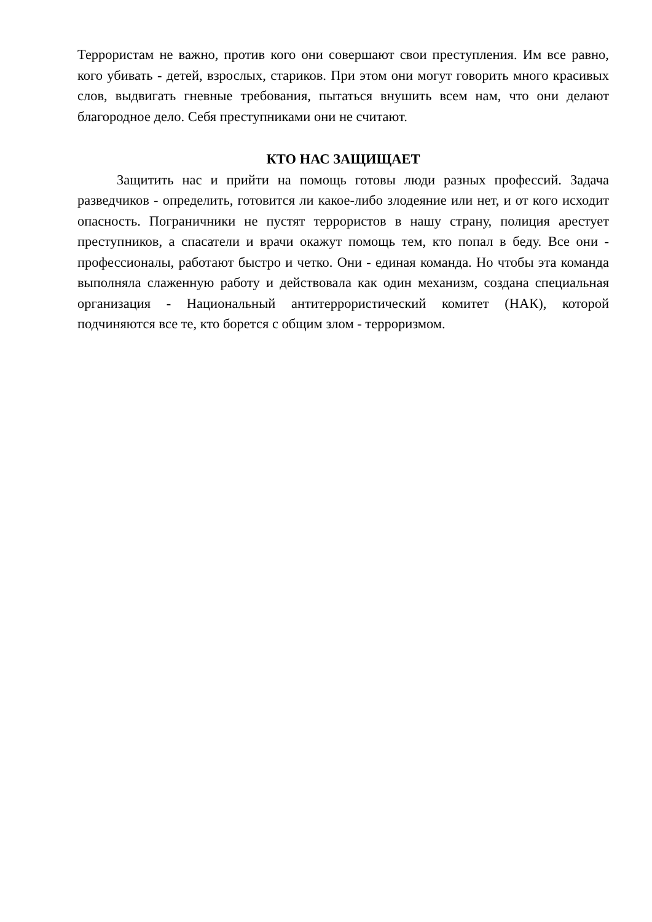Террористам не важно, против кого они совершают свои преступления. Им все равно, кого убивать - детей, взрослых, стариков. При этом они могут говорить много красивых слов, выдвигать гневные требования, пытаться внушить всем нам, что они делают благородное дело. Себя преступниками они не считают.
КТО НАС ЗАЩИЩАЕТ
Защитить нас и прийти на помощь готовы люди разных профессий. Задача разведчиков - определить, готовится ли какое-либо злодеяние или нет, и от кого исходит опасность. Пограничники не пустят террористов в нашу страну, полиция арестует преступников, а спасатели и врачи окажут помощь тем, кто попал в беду. Все они - профессионалы, работают быстро и четко. Они - единая команда. Но чтобы эта команда выполняла слаженную работу и действовала как один механизм, создана специальная организация - Национальный антитеррористический комитет (НАК), которой подчиняются все те, кто борется с общим злом - терроризмом.